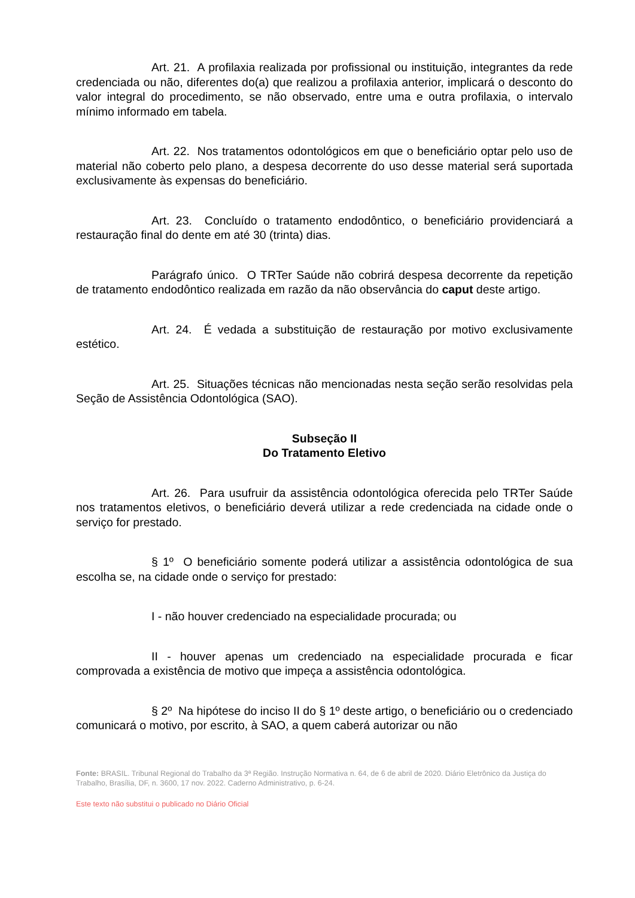Art. 21. A profilaxia realizada por profissional ou instituição, integrantes da rede credenciada ou não, diferentes do(a) que realizou a profilaxia anterior, implicará o desconto do valor integral do procedimento, se não observado, entre uma e outra profilaxia, o intervalo mínimo informado em tabela.
Art. 22. Nos tratamentos odontológicos em que o beneficiário optar pelo uso de material não coberto pelo plano, a despesa decorrente do uso desse material será suportada exclusivamente às expensas do beneficiário.
Art. 23. Concluído o tratamento endodôntico, o beneficiário providenciará a restauração final do dente em até 30 (trinta) dias.
Parágrafo único. O TRTer Saúde não cobrirá despesa decorrente da repetição de tratamento endodôntico realizada em razão da não observância do caput deste artigo.
Art. 24. É vedada a substituição de restauração por motivo exclusivamente estético.
Art. 25. Situações técnicas não mencionadas nesta seção serão resolvidas pela Seção de Assistência Odontológica (SAO).
Subseção II
Do Tratamento Eletivo
Art. 26. Para usufruir da assistência odontológica oferecida pelo TRTer Saúde nos tratamentos eletivos, o beneficiário deverá utilizar a rede credenciada na cidade onde o serviço for prestado.
§ 1º O beneficiário somente poderá utilizar a assistência odontológica de sua escolha se, na cidade onde o serviço for prestado:
I - não houver credenciado na especialidade procurada; ou
II - houver apenas um credenciado na especialidade procurada e ficar comprovada a existência de motivo que impeça a assistência odontológica.
§ 2º Na hipótese do inciso II do § 1º deste artigo, o beneficiário ou o credenciado comunicará o motivo, por escrito, à SAO, a quem caberá autorizar ou não
Fonte: BRASIL. Tribunal Regional do Trabalho da 3ª Região. Instrução Normativa n. 64, de 6 de abril de 2020. Diário Eletrônico da Justiça do Trabalho, Brasília, DF, n. 3600, 17 nov. 2022. Caderno Administrativo, p. 6-24.
Este texto não substitui o publicado no Diário Oficial